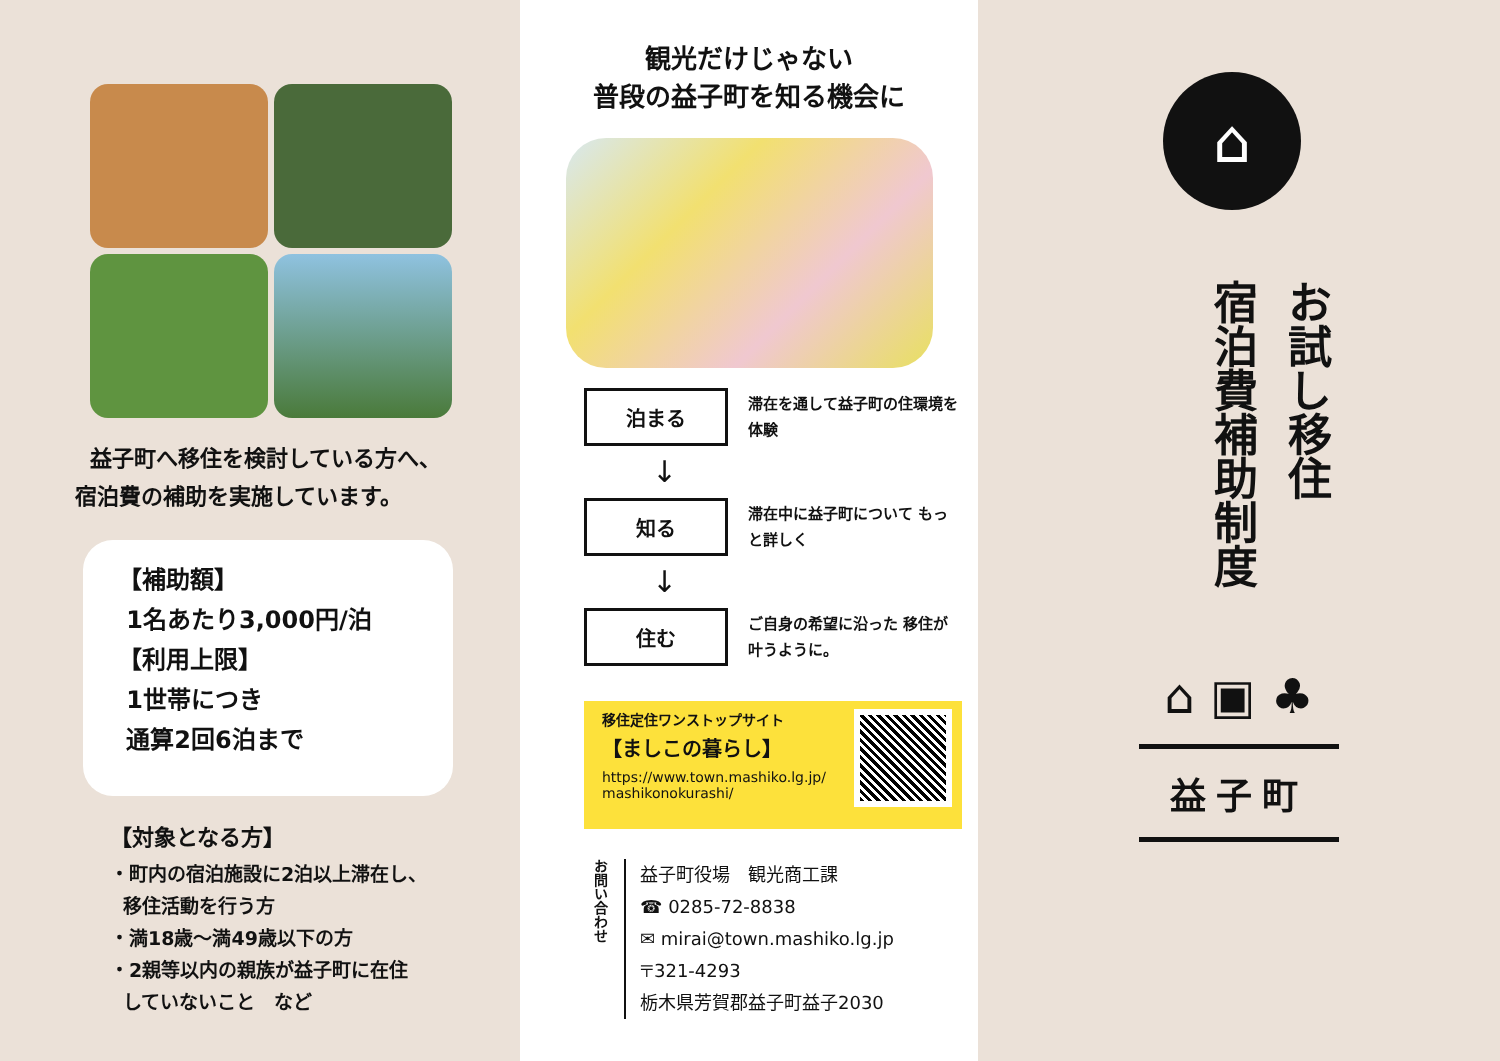益子町へ移住を検討している方へ、
宿泊費の補助を実施しています。
【補助額】
1名あたり3,000円/泊
【利用上限】
1世帯につき
通算2回6泊まで
【対象となる方】
・町内の宿泊施設に2泊以上滞在し、
移住活動を行う方
・満18歳～満49歳以下の方
・2親等以内の親族が益子町に在住
していないこと　など
観光だけじゃない
普段の益子町を知る機会に
泊まる 滞在を通して益子町の住環境を体験
↓
知る 滞在中に益子町について もっと詳しく
↓
住む ご自身の希望に沿った 移住が叶うように。
移住定住ワンストップサイト
【ましこの暮らし】
https://www.town.mashiko.lg.jp/
mashikonokurashi/
お問い合わせ
益子町役場　観光商工課
☎ 0285-72-8838
✉ mirai@town.mashiko.lg.jp
〒321-4293
栃木県芳賀郡益子町益子2030
⌂
お試し移住
宿泊費補助制度
⌂ ▣ ♣
益子町